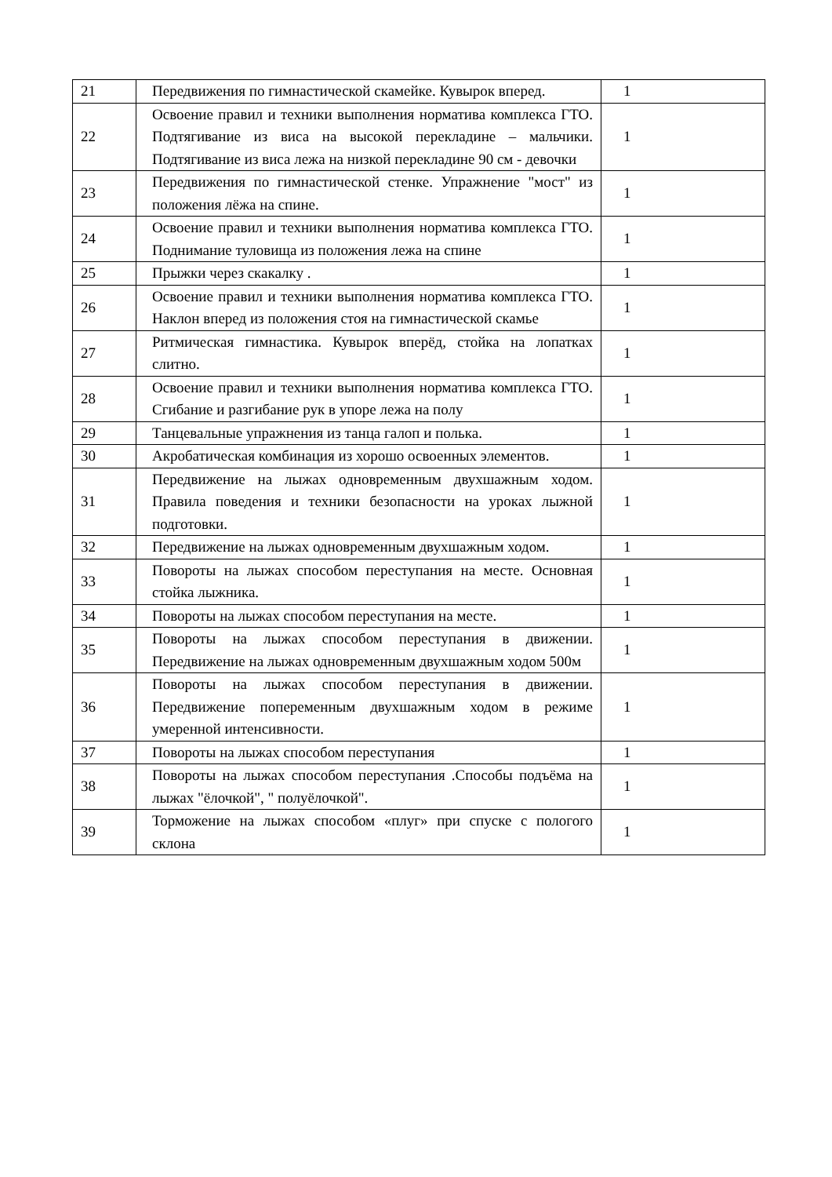| 21 | Передвижения по гимнастической скамейке. Кувырок вперед. | 1 |
| 22 | Освоение правил и техники выполнения норматива комплекса ГТО. Подтягивание из виса на высокой перекладине – мальчики. Подтягивание из виса лежа на низкой перекладине 90 см - девочки | 1 |
| 23 | Передвижения по гимнастической стенке. Упражнение "мост" из положения лёжа на спине. | 1 |
| 24 | Освоение правил и техники выполнения норматива комплекса ГТО. Поднимание туловища из положения лежа на спине | 1 |
| 25 | Прыжки через скакалку . | 1 |
| 26 | Освоение правил и техники выполнения норматива комплекса ГТО. Наклон вперед из положения стоя на гимнастической скамье | 1 |
| 27 | Ритмическая гимнастика. Кувырок вперёд, стойка на лопатках слитно. | 1 |
| 28 | Освоение правил и техники выполнения норматива комплекса ГТО. Сгибание и разгибание рук в упоре лежа на полу | 1 |
| 29 | Танцевальные упражнения из танца галоп и полька. | 1 |
| 30 | Акробатическая комбинация из хорошо освоенных элементов. | 1 |
| 31 | Передвижение на лыжах одновременным двухшажным ходом. Правила поведения и техники безопасности на уроках лыжной подготовки. | 1 |
| 32 | Передвижение на лыжах одновременным двухшажным ходом. | 1 |
| 33 | Повороты на лыжах способом переступания на месте. Основная стойка лыжника. | 1 |
| 34 | Повороты на лыжах способом переступания на месте. | 1 |
| 35 | Повороты на лыжах способом переступания в движении. Передвижение на лыжах одновременным двухшажным ходом 500м | 1 |
| 36 | Повороты на лыжах способом переступания в движении. Передвижение попеременным двухшажным ходом в режиме умеренной интенсивности. | 1 |
| 37 | Повороты на лыжах способом переступания | 1 |
| 38 | Повороты на лыжах способом переступания .Способы подъёма на лыжах "ёлочкой", " полуёлочкой". | 1 |
| 39 | Торможение на лыжах способом «плуг» при спуске с пологого склона | 1 |